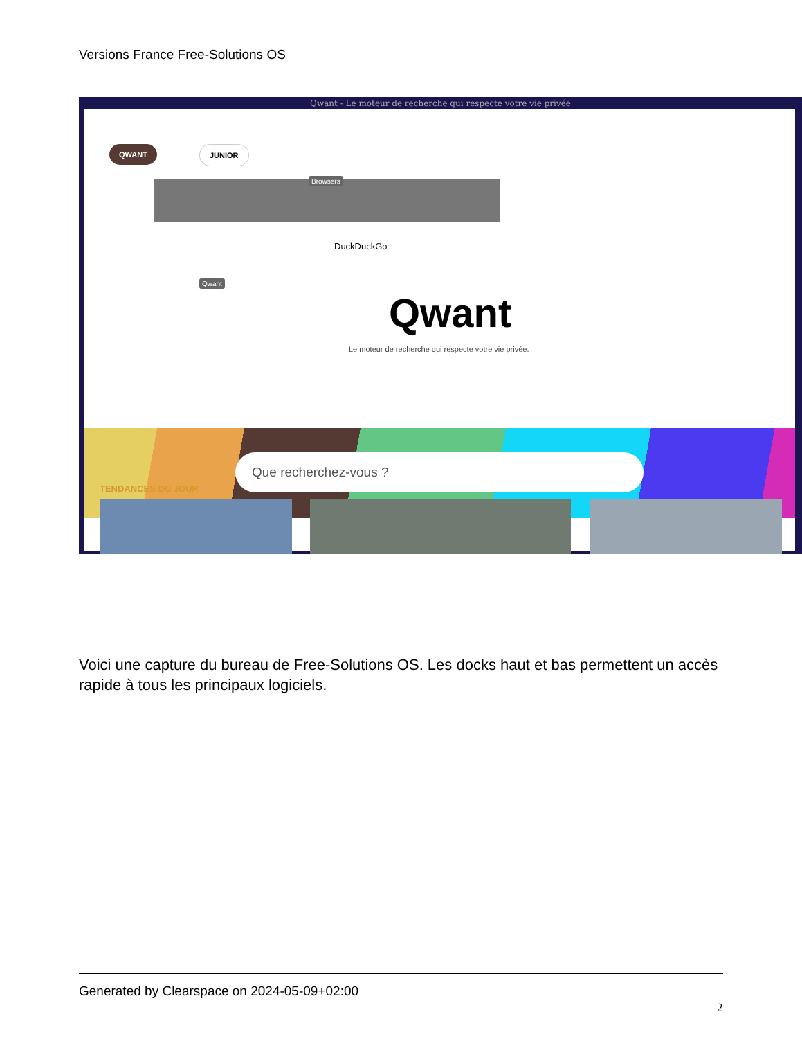Versions France Free-Solutions OS
Qwant - Le moteur de recherche qui respecte votre vie privée
QWANT JUNIOR
Browsers
Qwant
DuckDuckGo
Qwant
Le moteur de recherche qui respecte votre vie privée.
Que recherchez-vous ?
TENDANCES DU JOUR
Voici une capture du bureau de Free-Solutions OS. Les docks haut et bas permettent un accès rapide à tous les principaux logiciels.
Generated by Clearspace on 2024-05-09+02:00
2